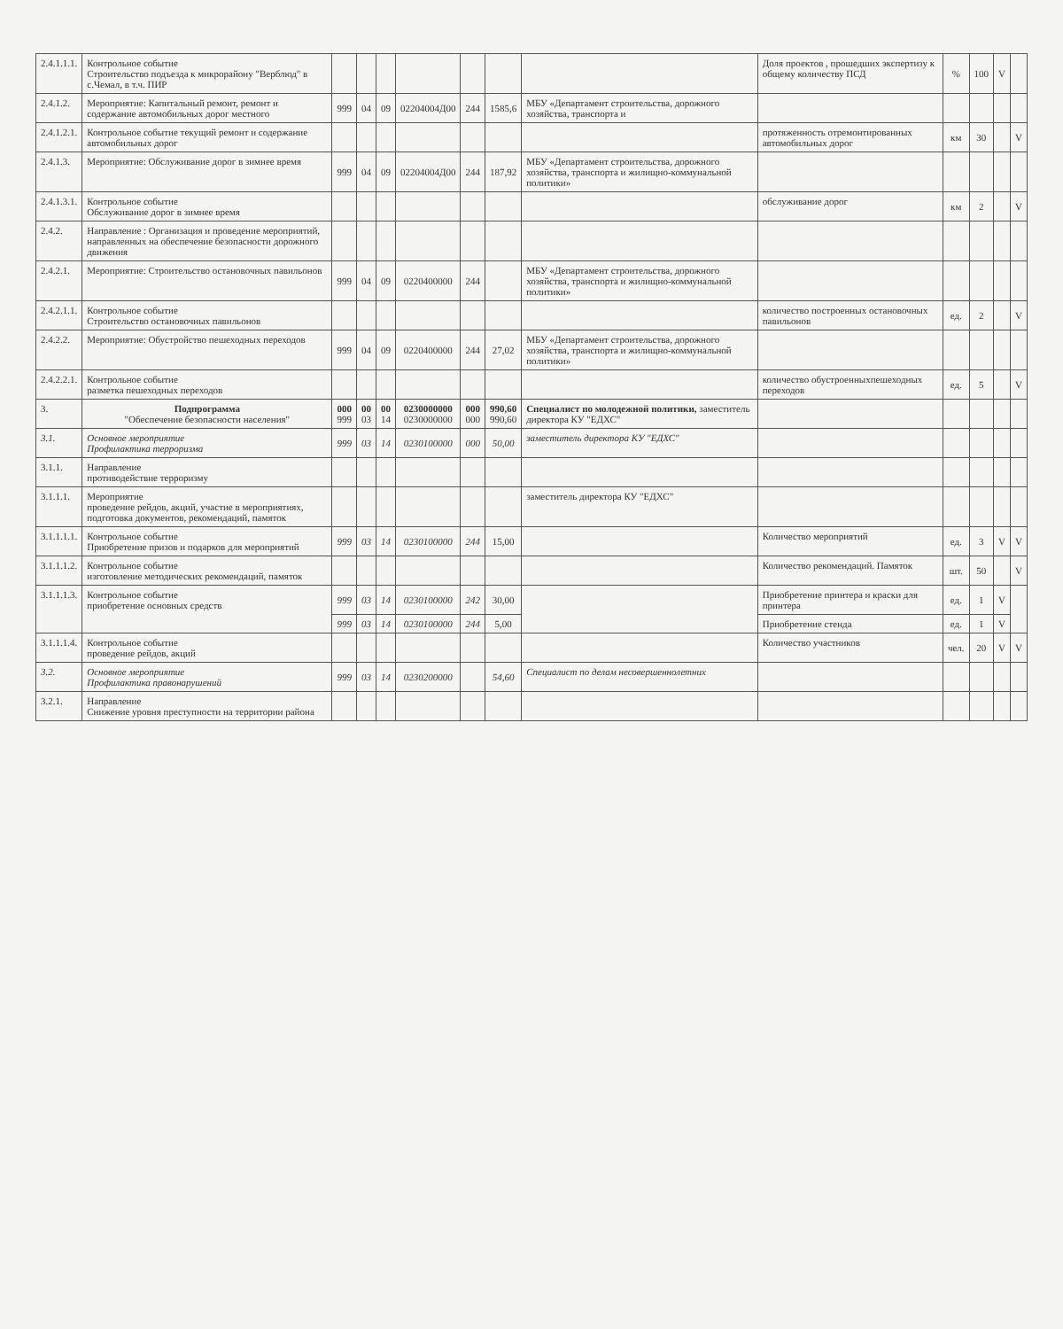| 2.4.1.1.1. | Контрольное событие Строительство подъезда к микрорайону "Верблюд" в с.Чемал, в т.ч. ПИР | | | | | | | | Доля проектов , прошедших экспертизу к общему количеству ПСД | % | 100 | V | |
| 2.4.1.2. | Мероприятие: Капитальный ремонт, ремонт и содержание автомобильных дорог местного | 999 | 04 | 09 | 02204004Д00 | 244 | 1585,6 | МБУ «Департамент строительства, дорожного хозяйства, транспорта и | | | | | |
| 2.4.1.2.1. | Контрольное событие текущий ремонт и содержание автомобильных дорог | | | | | | | | протяженность отремонтированных автомобильных дорог | км | 30 | | V |
| 2.4.1.3. | Мероприятие: Обслуживание дорог в зимнее время | 999 | 04 | 09 | 02204004Д00 | 244 | 187,92 | МБУ «Департамент строительства, дорожного хозяйства, транспорта и жилищно-коммунальной политики» | | | | | |
| 2.4.1.3.1. | Контрольное событие Обслуживание дорог в зимнее время | | | | | | | | обслуживание дорог | км | 2 | | V |
| 2.4.2. | Направление : Организация и проведение мероприятий, направленных на обеспечение безопасности дорожного движения | | | | | | | | | | | | |
| 2.4.2.1. | Мероприятие: Строительство остановочных павильонов | 999 | 04 | 09 | 0220400000 | 244 | | МБУ «Департамент строительства, дорожного хозяйства, транспорта и жилищно-коммунальной политики» | | | | | |
| 2.4.2.1.1. | Контрольное событие Строительство остановочных павильонов | | | | | | | | количество построенных остановочных павильонов | ед. | 2 | | V |
| 2.4.2.2. | Мероприятие: Обустройство пешеходных переходов | 999 | 04 | 09 | 0220400000 | 244 | 27,02 | МБУ «Департамент строительства, дорожного хозяйства, транспорта и жилищно-коммунальной политики» | | | | | |
| 2.4.2.2.1. | Контрольное событие разметка пешеходных переходов | | | | | | | | количество обустроенныхпешеходных переходов | ед. | 5 | | V |
| 3. | Подпрограмма "Обеспечение безопасности населения" | 000 999 | 00 03 | 00 14 | 0230000000 0230000000 | 000 000 | 990,60 990,60 | Специалист по молодежной политики, заместитель директора КУ "ЕДХС" | | | | | |
| 3.1. | Основное мероприятие Профилактика терроризма | 999 | 03 | 14 | 0230100000 | 000 | 50,00 | заместитель директора КУ "ЕДХС" | | | | | |
| 3.1.1. | Направление противодействие терроризму | | | | | | | | | | | | |
| 3.1.1.1. | Мероприятие проведение рейдов, акций, участие в мероприятиях, подготовка документов, рекомендаций, памяток | | | | | | | заместитель директора КУ "ЕДХС" | | | | | |
| 3.1.1.1.1. | Контрольное событие Приобретение призов и подарков для мероприятий | 999 | 03 | 14 | 0230100000 | 244 | 15,00 | | Количество мероприятий | ед. | 3 | V | V |
| 3.1.1.1.2. | Контрольное событие изготовление методических рекомендаций, памяток | | | | | | | | Количество рекомендаций. Памяток | шт. | 50 | | V |
| 3.1.1.1.3. | Контрольное событие приобретение основных средств | 999 | 03 | 14 | 0230100000 | 242 | 30,00 | | Приобретение принтера и краски для принтера | ед. | 1 | V | |
| | | 999 | 03 | 14 | 0230100000 | 244 | 5,00 | | Приобретение стенда | ед. | 1 | V | |
| 3.1.1.1.4. | Контрольное событие проведение рейдов, акций | | | | | | | | Количество участников | чел. | 20 | V | V |
| 3.2. | Основное мероприятие Профилактика правонарушений | 999 | 03 | 14 | 0230200000 | | 54,60 | Специалист по делам несовершеннолетних | | | | | |
| 3.2.1. | Направление Снижение уровня преступности на территории района | | | | | | | | | | | | |